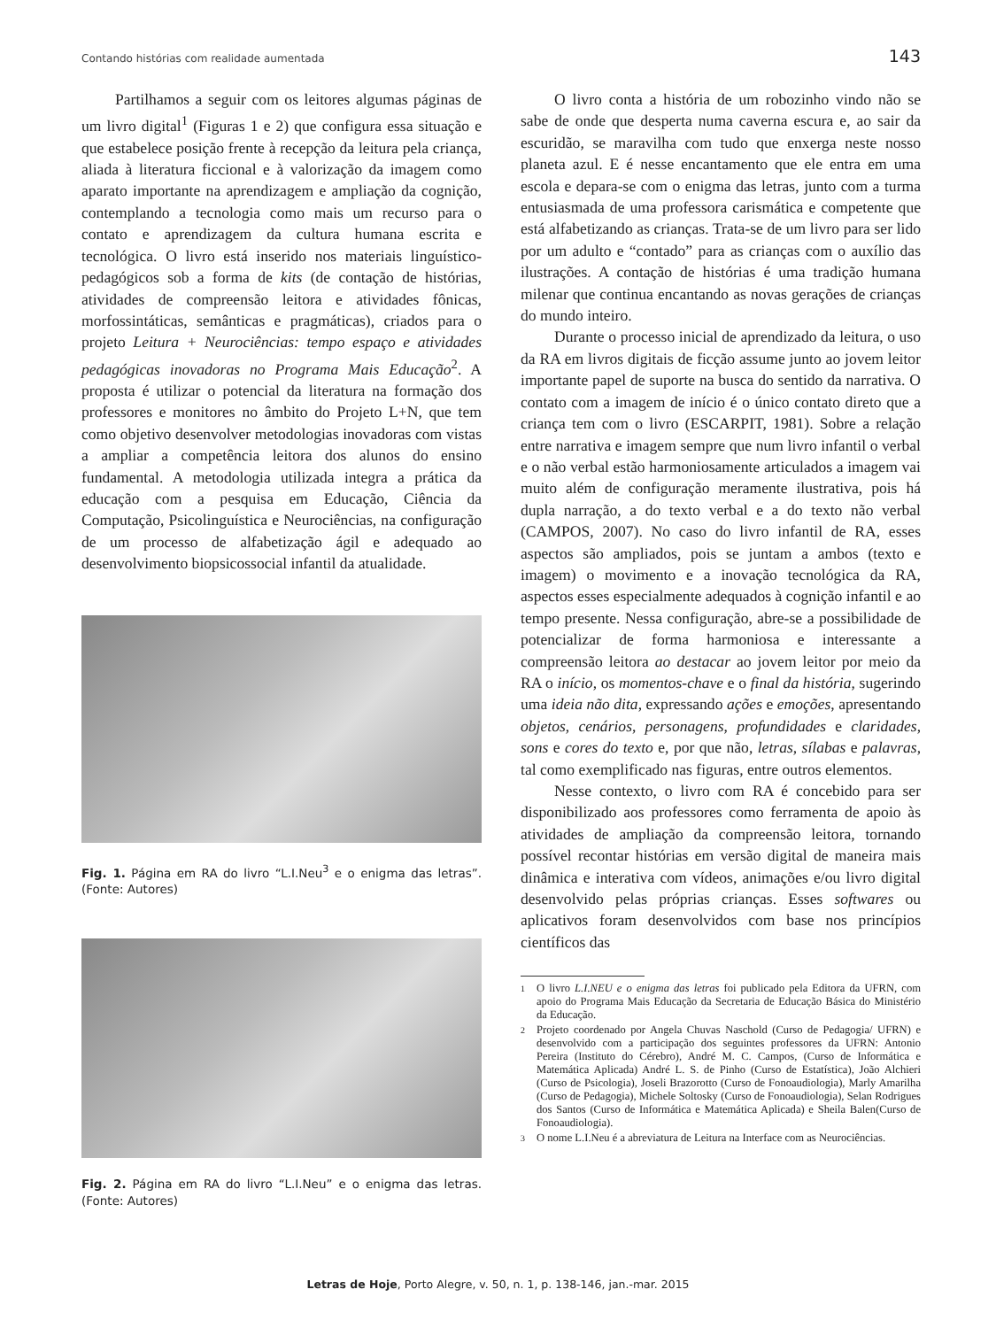Contando histórias com realidade aumentada 143
Partilhamos a seguir com os leitores algumas páginas de um livro digital<sup>1</sup> (Figuras 1 e 2) que configura essa situação e que estabelece posição frente à recepção da leitura pela criança, aliada à literatura ficcional e à valorização da imagem como aparato importante na aprendizagem e ampliação da cognição, contemplando a tecnologia como mais um recurso para o contato e aprendizagem da cultura humana escrita e tecnológica. O livro está inserido nos materiais linguístico-pedagógicos sob a forma de kits (de contação de histórias, atividades de compreensão leitora e atividades fônicas, morfossintáticas, semânticas e pragmáticas), criados para o projeto Leitura + Neurociências: tempo espaço e atividades pedagógicas inovadoras no Programa Mais Educação<sup>2</sup>. A proposta é utilizar o potencial da literatura na formação dos professores e monitores no âmbito do Projeto L+N, que tem como objetivo desenvolver metodologias inovadoras com vistas a ampliar a competência leitora dos alunos do ensino fundamental. A metodologia utilizada integra a prática da educação com a pesquisa em Educação, Ciência da Computação, Psicolinguística e Neurociências, na configuração de um processo de alfabetização ágil e adequado ao desenvolvimento biopsicossocial infantil da atualidade.
Fig. 1. Página em RA do livro “L.I.Neu<sup>3</sup> e o enigma das letras”. (Fonte: Autores)
Fig. 2. Página em RA do livro “L.I.Neu” e o enigma das letras. (Fonte: Autores)
O livro conta a história de um robozinho vindo não se sabe de onde que desperta numa caverna escura e, ao sair da escuridão, se maravilha com tudo que enxerga neste nosso planeta azul. E é nesse encantamento que ele entra em uma escola e depara-se com o enigma das letras, junto com a turma entusiasmada de uma professora carismática e competente que está alfabetizando as crianças. Trata-se de um livro para ser lido por um adulto e “contado” para as crianças com o auxílio das ilustrações. A contação de histórias é uma tradição humana milenar que continua encantando as novas gerações de crianças do mundo inteiro.
Durante o processo inicial de aprendizado da leitura, o uso da RA em livros digitais de ficção assume junto ao jovem leitor importante papel de suporte na busca do sentido da narrativa. O contato com a imagem de início é o único contato direto que a criança tem com o livro (ESCARPIT, 1981). Sobre a relação entre narrativa e imagem sempre que num livro infantil o verbal e o não verbal estão harmoniosamente articulados a imagem vai muito além de configuração meramente ilustrativa, pois há dupla narração, a do texto verbal e a do texto não verbal (CAMPOS, 2007). No caso do livro infantil de RA, esses aspectos são ampliados, pois se juntam a ambos (texto e imagem) o movimento e a inovação tecnológica da RA, aspectos esses especialmente adequados à cognição infantil e ao tempo presente. Nessa configuração, abre-se a possibilidade de potencializar de forma harmoniosa e interessante a compreensão leitora ao destacar ao jovem leitor por meio da RA o início, os momentos-chave e o final da história, sugerindo uma ideia não dita, expressando ações e emoções, apresentando objetos, cenários, personagens, profundidades e claridades, sons e cores do texto e, por que não, letras, sílabas e palavras, tal como exemplificado nas figuras, entre outros elementos.
Nesse contexto, o livro com RA é concebido para ser disponibilizado aos professores como ferramenta de apoio às atividades de ampliação da compreensão leitora, tornando possível recontar histórias em versão digital de maneira mais dinâmica e interativa com vídeos, animações e/ou livro digital desenvolvido pelas próprias crianças. Esses softwares ou aplicativos foram desenvolvidos com base nos princípios científicos das
1
O livro L.I.NEU e o enigma das letras foi publicado pela Editora da UFRN, com apoio do Programa Mais Educação da Secretaria de Educação Básica do Ministério da Educação.
2
Projeto coordenado por Angela Chuvas Naschold (Curso de Pedagogia/ UFRN) e desenvolvido com a participação dos seguintes professores da UFRN: Antonio Pereira (Instituto do Cérebro), André M. C. Campos, (Curso de Informática e Matemática Aplicada) André L. S. de Pinho (Curso de Estatística), João Alchieri (Curso de Psicologia), Joseli Brazorotto (Curso de Fonoaudiologia), Marly Amarilha (Curso de Pedagogia), Michele Soltosky (Curso de Fonoaudiologia), Selan Rodrigues dos Santos (Curso de Informática e Matemática Aplicada) e Sheila Balen(Curso de Fonoaudiologia).
3
O nome L.I.Neu é a abreviatura de Leitura na Interface com as Neurociências.
Letras de Hoje, Porto Alegre, v. 50, n. 1, p. 138-146, jan.-mar. 2015